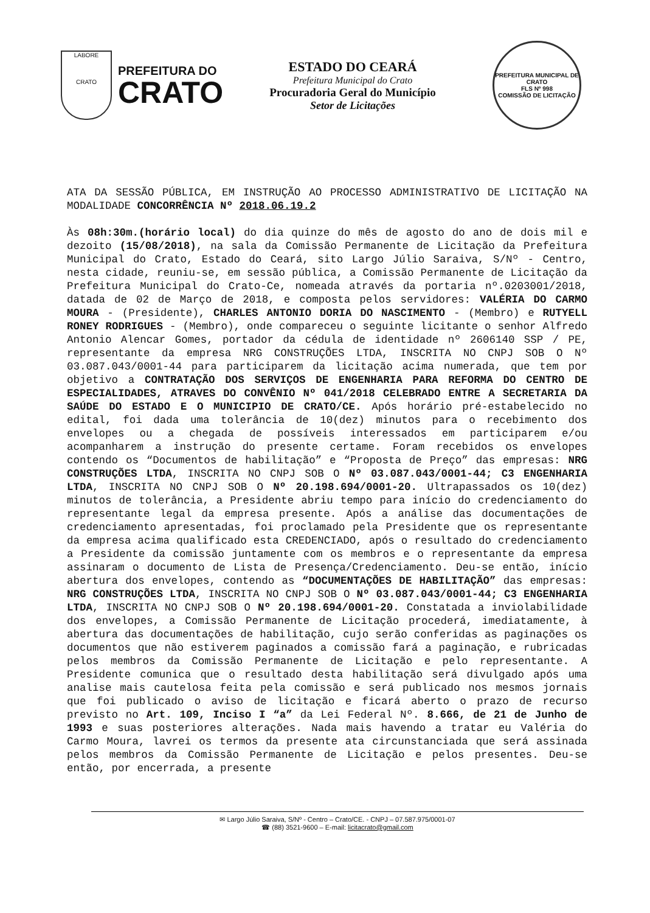LABORE
CRATO
PREFEITURA DO
CRATO
ESTADO DO CEARÁ
Prefeitura Municipal do Crato
Procuradoria Geral do Município
Setor de Licitações
PREFEITURA MUNICIPAL DE CRATO
FLS Nº 998
COMISSÃO DE LICITAÇÃO
ATA DA SESSÃO PÚBLICA, EM INSTRUÇÃO AO PROCESSO ADMINISTRATIVO DE LICITAÇÃO NA MODALIDADE CONCORRÊNCIA Nº 2018.06.19.2
Às 08h:30m.(horário local) do dia quinze do mês de agosto do ano de dois mil e dezoito (15/08/2018), na sala da Comissão Permanente de Licitação da Prefeitura Municipal do Crato, Estado do Ceará, sito Largo Júlio Saraiva, S/Nº - Centro, nesta cidade, reuniu-se, em sessão pública, a Comissão Permanente de Licitação da Prefeitura Municipal do Crato-Ce, nomeada através da portaria nº.0203001/2018, datada de 02 de Março de 2018, e composta pelos servidores: VALÉRIA DO CARMO MOURA - (Presidente), CHARLES ANTONIO DORIA DO NASCIMENTO - (Membro) e RUTYELL RONEY RODRIGUES - (Membro), onde compareceu o seguinte licitante o senhor Alfredo Antonio Alencar Gomes, portador da cédula de identidade nº 2606140 SSP / PE, representante da empresa NRG CONSTRUÇÕES LTDA, INSCRITA NO CNPJ SOB O Nº 03.087.043/0001-44 para participarem da licitação acima numerada, que tem por objetivo a CONTRATAÇÃO DOS SERVIÇOS DE ENGENHARIA PARA REFORMA DO CENTRO DE ESPECIALIDADES, ATRAVES DO CONVÊNIO Nº 041/2018 CELEBRADO ENTRE A SECRETARIA DA SAÚDE DO ESTADO E O MUNICIPIO DE CRATO/CE. Após horário pré-estabelecido no edital, foi dada uma tolerância de 10(dez) minutos para o recebimento dos envelopes ou a chegada de possíveis interessados em participarem e/ou acompanharem a instrução do presente certame. Foram recebidos os envelopes contendo os “Documentos de habilitação” e “Proposta de Preço” das empresas: NRG CONSTRUÇÕES LTDA, INSCRITA NO CNPJ SOB O Nº 03.087.043/0001-44; C3 ENGENHARIA LTDA, INSCRITA NO CNPJ SOB O Nº 20.198.694/0001-20. Ultrapassados os 10(dez) minutos de tolerância, a Presidente abriu tempo para início do credenciamento do representante legal da empresa presente. Após a análise das documentações de credenciamento apresentadas, foi proclamado pela Presidente que os representante da empresa acima qualificado esta CREDENCIADO, após o resultado do credenciamento a Presidente da comissão juntamente com os membros e o representante da empresa assinaram o documento de Lista de Presença/Credenciamento. Deu-se então, início abertura dos envelopes, contendo as “DOCUMENTAÇÕES DE HABILITAÇÃO” das empresas: NRG CONSTRUÇÕES LTDA, INSCRITA NO CNPJ SOB O Nº 03.087.043/0001-44; C3 ENGENHARIA LTDA, INSCRITA NO CNPJ SOB O Nº 20.198.694/0001-20. Constatada a inviolabilidade dos envelopes, a Comissão Permanente de Licitação procederá, imediatamente, à abertura das documentações de habilitação, cujo serão conferidas as paginações os documentos que não estiverem paginados a comissão fará a paginação, e rubricadas pelos membros da Comissão Permanente de Licitação e pelo representante. A Presidente comunica que o resultado desta habilitação será divulgado após uma analise mais cautelosa feita pela comissão e será publicado nos mesmos jornais que foi publicado o aviso de licitação e ficará aberto o prazo de recurso previsto no Art. 109, Inciso I “a” da Lei Federal Nº. 8.666, de 21 de Junho de 1993 e suas posteriores alterações. Nada mais havendo a tratar eu Valéria do Carmo Moura, lavrei os termos da presente ata circunstanciada que será assinada pelos membros da Comissão Permanente de Licitação e pelos presentes. Deu-se então, por encerrada, a presente
✉ Largo Júlio Saraiva, S/Nº - Centro – Crato/CE. - CNPJ – 07.587.975/0001-07
☎ (88) 3521-9600 – E-mail: licitacrato@gmail.com